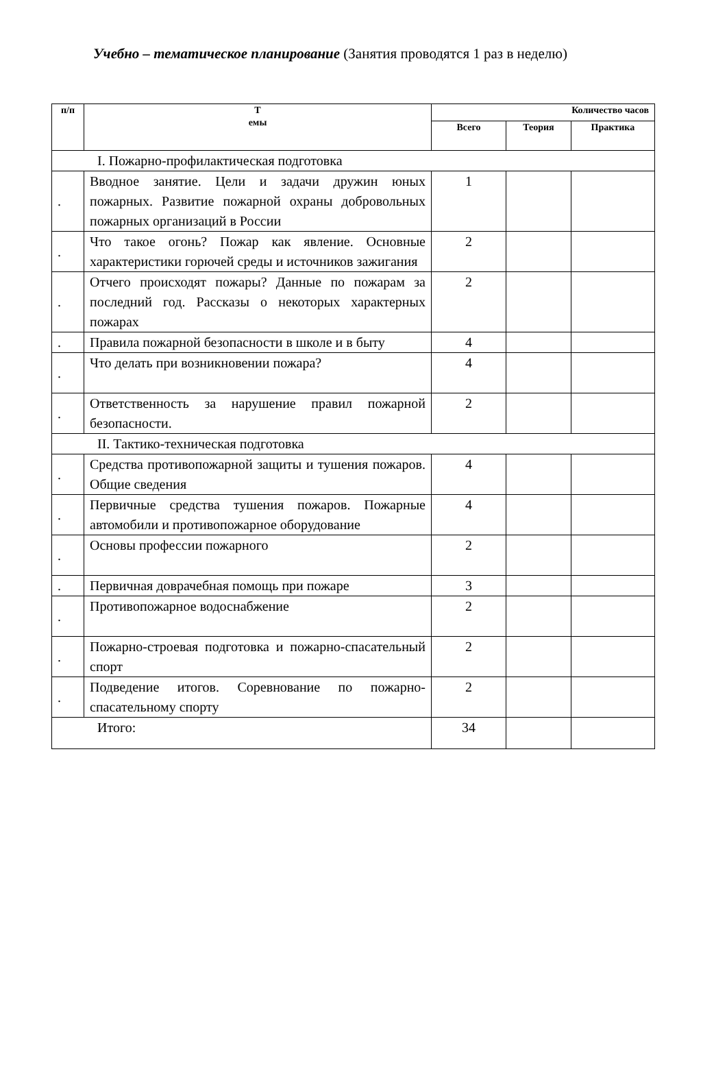Учебно – тематическое планирование (Занятия проводятся 1 раз в неделю)
| п/п | Т емы | Количество часов | | |
| --- | --- | --- | --- | --- |
| | | Всего | Теория | Практика |
| I. Пожарно-профилактическая подготовка | | | | |
| . | Вводное занятие. Цели и задачи дружин юных пожарных. Развитие пожарной охраны добровольных пожарных организаций в России | 1 | | |
| . | Что такое огонь? Пожар как явление. Основные характеристики горючей среды и источников зажигания | 2 | | |
| . | Отчего происходят пожары? Данные по пожарам за последний год. Рассказы о некоторых характерных пожарах | 2 | | |
| . | Правила пожарной безопасности в школе и в быту | 4 | | |
| . | Что делать при возникновении пожара? | 4 | | |
| . | Ответственность за нарушение правил пожарной безопасности. | 2 | | |
| II. Тактико-техническая подготовка | | | | |
| . | Средства противопожарной защиты и тушения пожаров. Общие сведения | 4 | | |
| . | Первичные средства тушения пожаров. Пожарные автомобили и противопожарное оборудование | 4 | | |
| . | Основы профессии пожарного | 2 | | |
| . | Первичная доврачебная помощь при пожаре | 3 | | |
| . | Противопожарное водоснабжение | 2 | | |
| . | Пожарно-строевая подготовка и пожарно-спасательный спорт | 2 | | |
| . | Подведение итогов. Соревнование по пожарно-спасательному спорту | 2 | | |
| Итого: | | 34 | | |